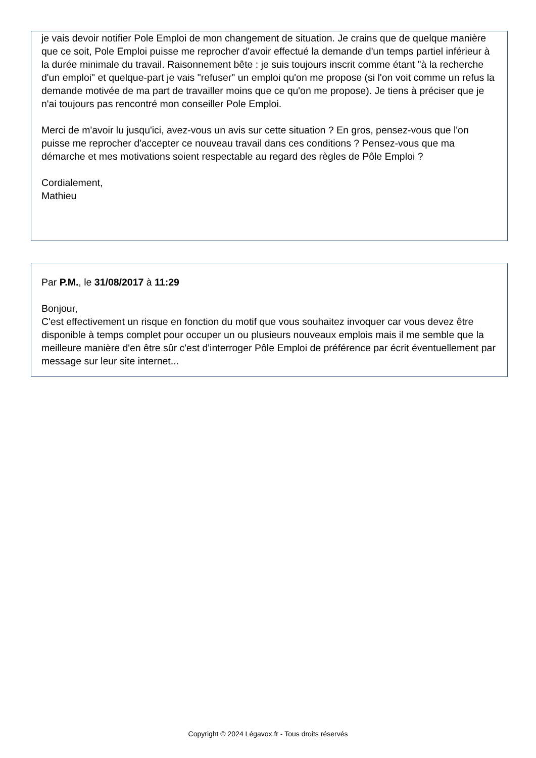je vais devoir notifier Pole Emploi de mon changement de situation. Je crains que de quelque manière que ce soit, Pole Emploi puisse me reprocher d'avoir effectué la demande d'un temps partiel inférieur à la durée minimale du travail. Raisonnement bête : je suis toujours inscrit comme étant "à la recherche d'un emploi" et quelque-part je vais "refuser" un emploi qu'on me propose (si l'on voit comme un refus la demande motivée de ma part de travailler moins que ce qu'on me propose). Je tiens à préciser que je n'ai toujours pas rencontré mon conseiller Pole Emploi.
Merci de m'avoir lu jusqu'ici, avez-vous un avis sur cette situation ? En gros, pensez-vous que l'on puisse me reprocher d'accepter ce nouveau travail dans ces conditions ? Pensez-vous que ma démarche et mes motivations soient respectable au regard des règles de Pôle Emploi ?
Cordialement,
Mathieu
Par P.M., le 31/08/2017 à 11:29
Bonjour,
C'est effectivement un risque en fonction du motif que vous souhaitez invoquer car vous devez être disponible à temps complet pour occuper un ou plusieurs nouveaux emplois mais il me semble que la meilleure manière d'en être sûr c'est d'interroger Pôle Emploi de préférence par écrit éventuellement par message sur leur site internet...
Copyright © 2024 Légavox.fr - Tous droits réservés